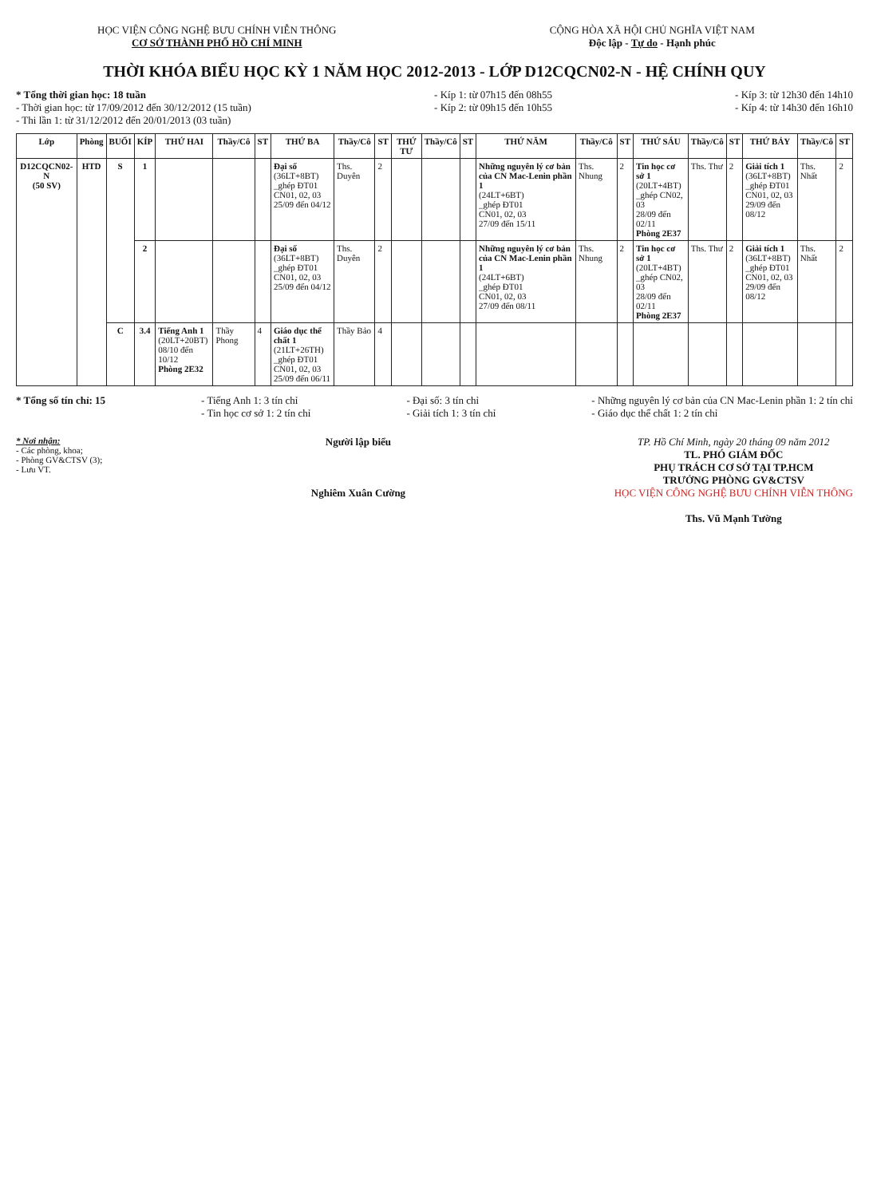HỌC VIỆN CÔNG NGHỆ BƯU CHÍNH VIỄN THÔNG
CƠ SỞ THÀNH PHỐ HỒ CHÍ MINH
CỘNG HÒA XÃ HỘI CHỦ NGHĨA VIỆT NAM
Độc lập - Tự do - Hạnh phúc
THỜI KHÓA BIỂU HỌC KỲ 1 NĂM HỌC 2012-2013 - LỚP D12CQCN02-N - HỆ CHÍNH QUY
* Tổng thời gian học: 18 tuần
- Thời gian học: từ 17/09/2012 đến 30/12/2012 (15 tuần)
- Thi lần 1: từ 31/12/2012 đến 20/01/2013 (03 tuần)
- Kíp 1: từ 07h15 đến 08h55
- Kíp 2: từ 09h15 đến 10h55
- Kíp 3: từ 12h30 đến 14h10
- Kíp 4: từ 14h30 đến 16h10
| Lớp | Phòng | BUỔI | KÍP | THỨ HAI | Thầy/Cô | ST | THỨ BA | Thầy/Cô | ST | THỨ TƯ | Thầy/Cô | ST | THỨ NĂM | Thầy/Cô | ST | THỨ SÁU | Thầy/Cô | ST | THỨ BẢY | Thầy/Cô | ST |
| --- | --- | --- | --- | --- | --- | --- | --- | --- | --- | --- | --- | --- | --- | --- | --- | --- | --- | --- | --- | --- | --- |
| D12CQCN02-N (50 SV) | HTD | S | 1 | | | | Đại số (36LT+8BT) _ghép ĐT01 CN01, 02, 03 25/09 đến 04/12 | Ths. Duyên | 2 | | | | Những nguyên lý cơ bản của CN Mac-Lenin phần 1 (24LT+6BT) _ghép ĐT01 CN01, 02, 03 27/09 đến 15/11 | Ths. Nhung | 2 | Tin học cơ sở 1 (20LT+4BT) _ghép CN02, 03 28/09 đến 02/11 Phòng 2E37 | Ths. Thư | 2 | Giải tích 1 (36LT+8BT) _ghép ĐT01 CN01, 02, 03 29/09 đến 08/12 | Ths. Nhất | 2 |
| | | | 2 | | | | Đại số (36LT+8BT) _ghép ĐT01 CN01, 02, 03 25/09 đến 04/12 | Ths. Duyên | 2 | | | | Những nguyên lý cơ bản của CN Mac-Lenin phần 1 (24LT+6BT) _ghép ĐT01 CN01, 02, 03 27/09 đến 08/11 | Ths. Nhung | 2 | Tin học cơ sở 1 (20LT+4BT) _ghép CN02, 03 28/09 đến 02/11 Phòng 2E37 | Ths. Thư | 2 | Giải tích 1 (36LT+8BT) _ghép ĐT01 CN01, 02, 03 29/09 đến 08/12 | Ths. Nhất | 2 |
| | | C | 3.4 | Tiếng Anh 1 (20LT+20BT) 08/10 đến 10/12 Phòng 2E32 | Thầy Phong | 4 | Giáo dục thể chất 1 (21LT+26TH) _ghép ĐT01 CN01, 02, 03 25/09 đến 06/11 | Thầy Bảo | 4 | | | | | | | | | | | | |
* Tổng số tín chỉ: 15 - Tiếng Anh 1: 3 tín chỉ
- Tin học cơ sở 1: 2 tín chỉ
- Đại số: 3 tín chỉ
- Giải tích 1: 3 tín chỉ
- Những nguyên lý cơ bản của CN Mac-Lenin phần 1: 2 tín chỉ
- Giáo dục thể chất 1: 2 tín chỉ
* Nơi nhận:
- Các phòng, khoa;
- Phòng GV&CTSV (3);
- Lưu VT.
Người lập biểu
Nghiêm Xuân Cường
TP. Hồ Chí Minh, ngày 20 tháng 09 năm 2012
TL. PHÓ GIÁM ĐỐC
PHỤ TRÁCH CƠ SỞ TẠI TP.HCM
TRƯỞNG PHÒNG GV&CTSV
HỌC VIỆN CÔNG NGHỆ BƯU CHÍNH VIỄN THÔNG
Ths. Vũ Mạnh Tường